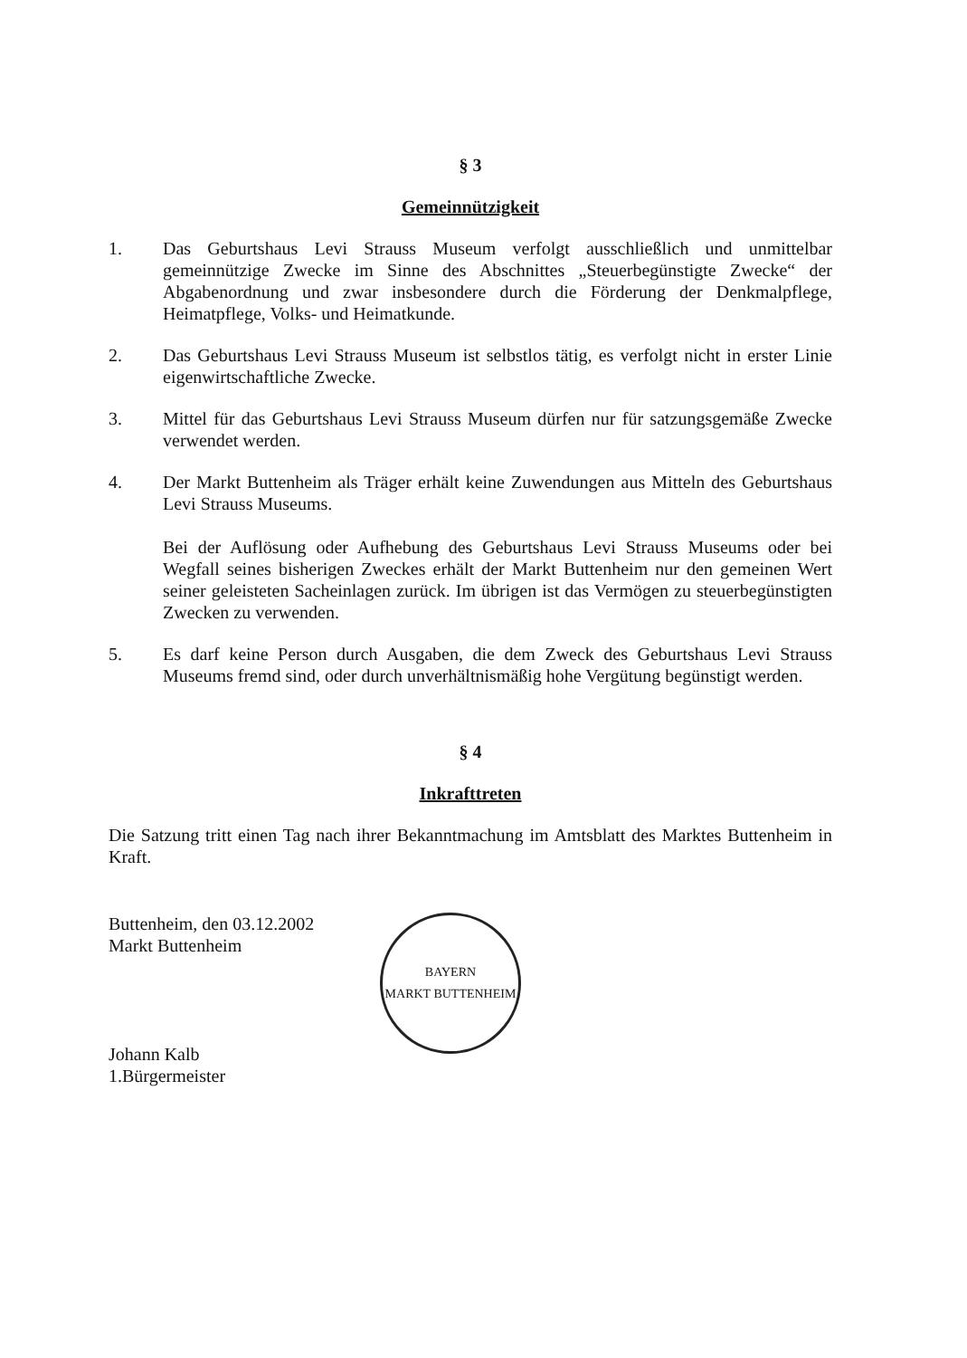§ 3
Gemeinnützigkeit
1. Das Geburtshaus Levi Strauss Museum verfolgt ausschließlich und unmittelbar gemeinnützige Zwecke im Sinne des Abschnittes „Steuerbegünstigte Zwecke“ der Abgabenordnung und zwar insbesondere durch die Förderung der Denkmalpflege, Heimatpflege, Volks- und Heimatkunde.
2. Das Geburtshaus Levi Strauss Museum ist selbstlos tätig, es verfolgt nicht in erster Linie eigenwirtschaftliche Zwecke.
3. Mittel für das Geburtshaus Levi Strauss Museum dürfen nur für satzungsgemäße Zwecke verwendet werden.
4. Der Markt Buttenheim als Träger erhält keine Zuwendungen aus Mitteln des Geburtshaus Levi Strauss Museums.
Bei der Auflösung oder Aufhebung des Geburtshaus Levi Strauss Museums oder bei Wegfall seines bisherigen Zweckes erhält der Markt Buttenheim nur den gemeinen Wert seiner geleisteten Sacheinlagen zurück. Im übrigen ist das Vermögen zu steuerbegünstigten Zwecken zu verwenden.
5. Es darf keine Person durch Ausgaben, die dem Zweck des Geburtshaus Levi Strauss Museums fremd sind, oder durch unverhältnismäßig hohe Vergütung begünstigt werden.
§ 4
Inkrafttreten
Die Satzung tritt einen Tag nach ihrer Bekanntmachung im Amtsblatt des Marktes Buttenheim in Kraft.
Buttenheim, den 03.12.2002
Markt Buttenheim
Johann Kalb
1.Bürgermeister
BAYERN
MARKT BUTTENHEIM